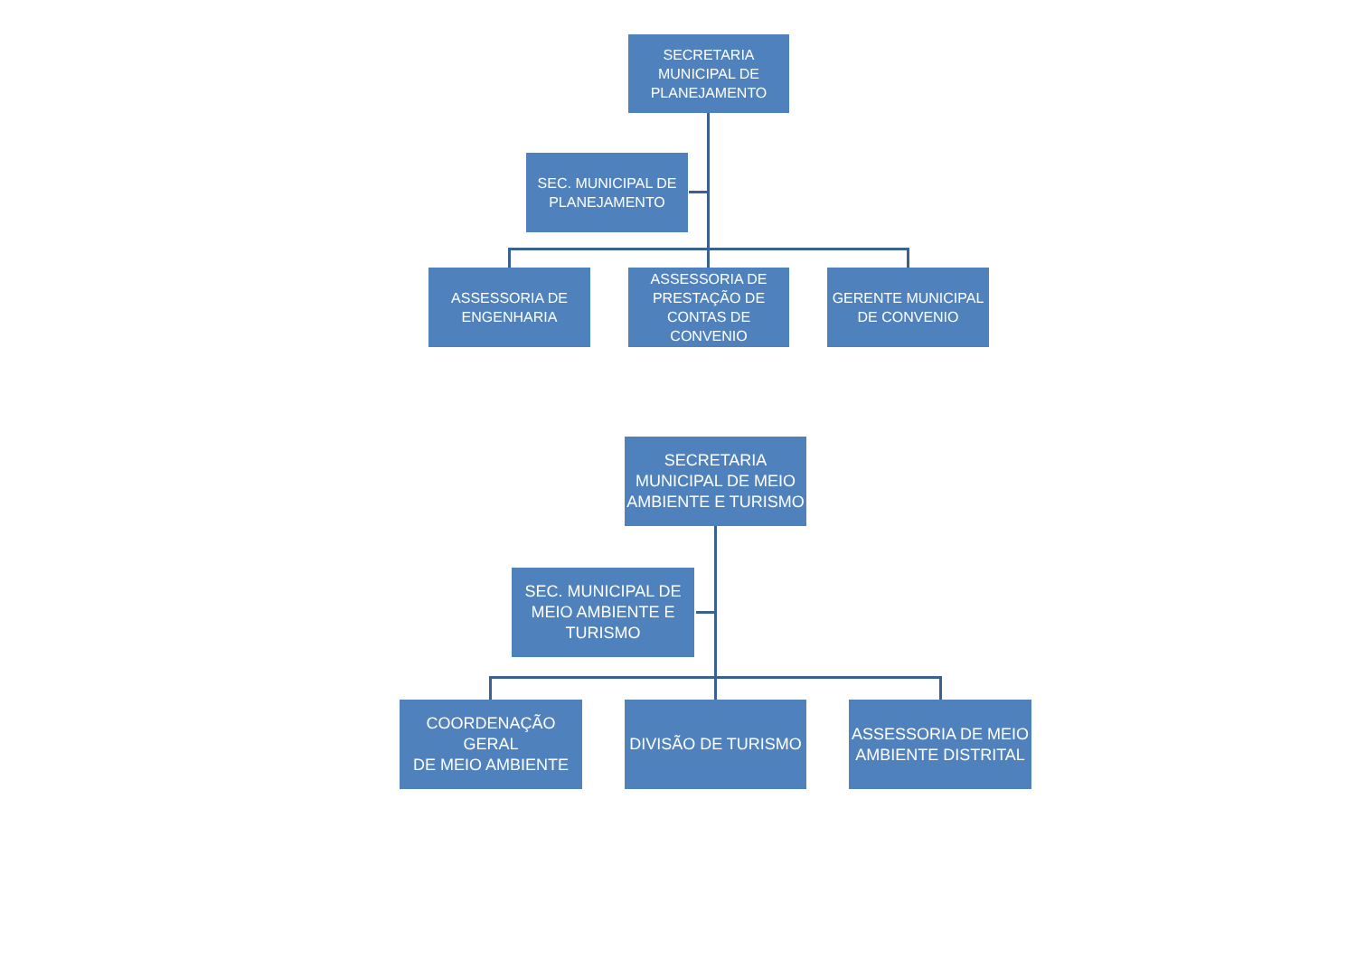SECRETARIA
MUNICIPAL DE
PLANEJAMENTO
SEC. MUNICIPAL DE
PLANEJAMENTO
ASSESSORIA DE
ENGENHARIA
ASSESSORIA DE
PRESTAÇÃO DE
CONTAS DE
CONVENIO
GERENTE MUNICIPAL
DE CONVENIO
SECRETARIA
MUNICIPAL DE MEIO
AMBIENTE E TURISMO
SEC. MUNICIPAL DE
MEIO AMBIENTE E
TURISMO
COORDENAÇÃO GERAL
DE MEIO AMBIENTE
DIVISÃO DE TURISMO
ASSESSORIA DE MEIO
AMBIENTE DISTRITAL